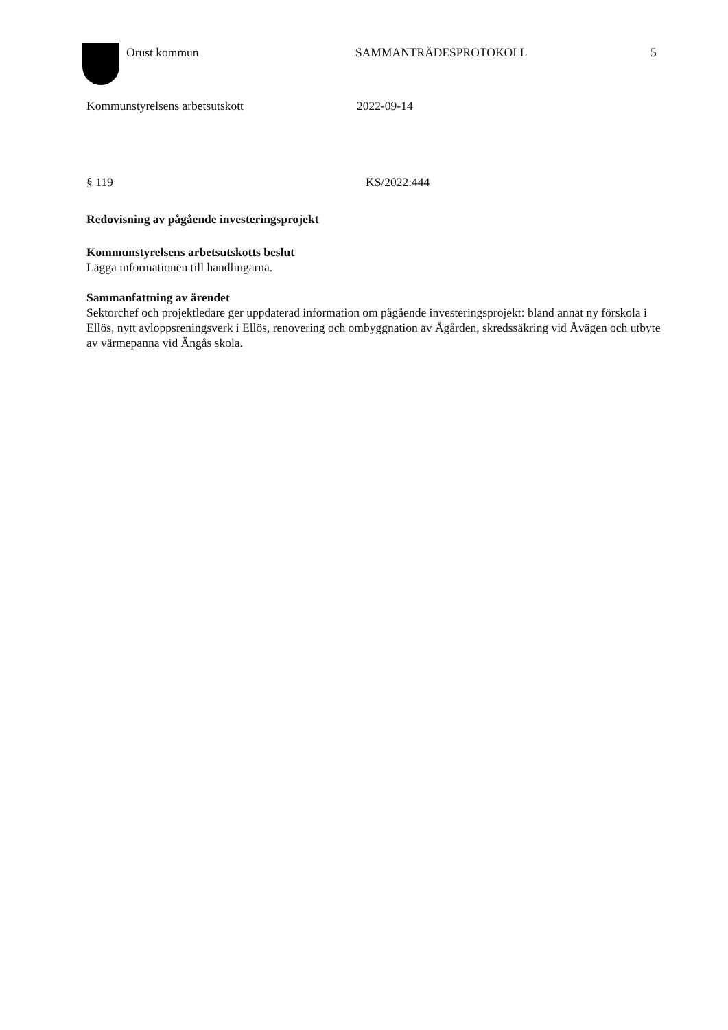Orust kommun SAMMANTRÄDESPROTOKOLL 5
Kommunstyrelsens arbetsutskott 2022-09-14
§ 119 KS/2022:444
Redovisning av pågående investeringsprojekt
Kommunstyrelsens arbetsutskotts beslut
Lägga informationen till handlingarna.
Sammanfattning av ärendet
Sektorchef och projektledare ger uppdaterad information om pågående investeringsprojekt: bland annat ny förskola i Ellös, nytt avloppsreningsverk i Ellös, renovering och ombyggnation av Ågården, skredssäkring vid Åvägen och utbyte av värmepanna vid Ängås skola.